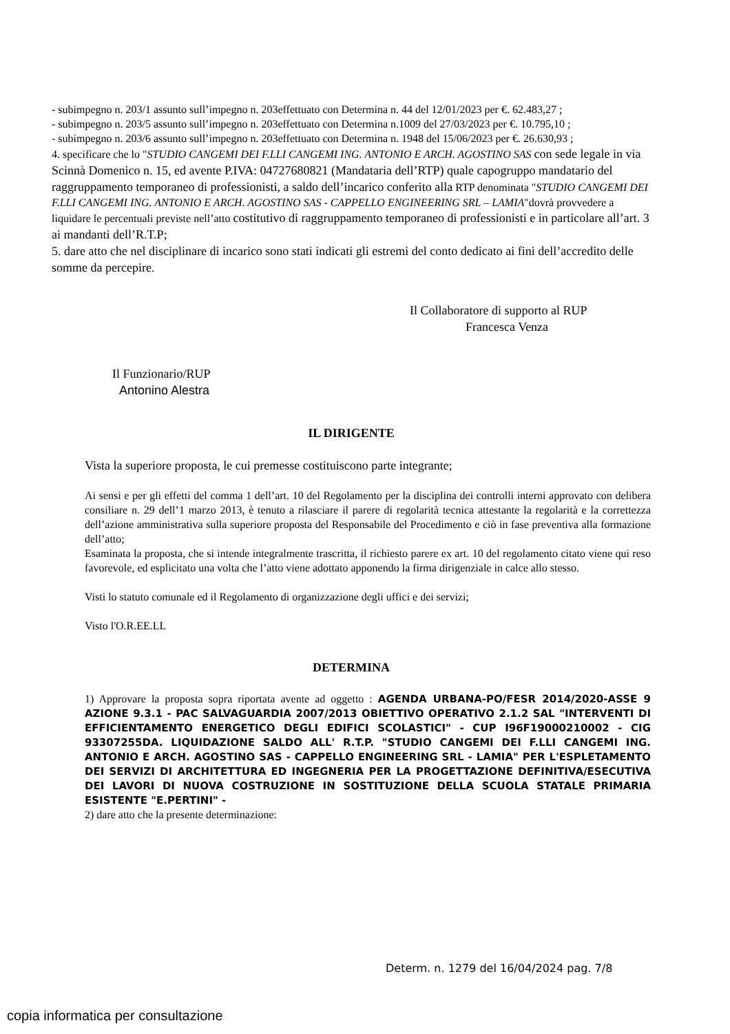- subimpegno n. 203/1 assunto sull’impegno n. 203effettuato con Determina n. 44 del 12/01/2023 per €. 62.483,27 ;
- subimpegno n. 203/5 assunto sull’impegno n. 203effettuato con Determina n.1009 del 27/03/2023 per €. 10.795,10 ;
- subimpegno n. 203/6 assunto sull’impegno n. 203effettuato con Determina n. 1948 del 15/06/2023 per €. 26.630,93 ;
4. specificare che lo "STUDIO CANGEMI DEI F.LLI CANGEMI ING. ANTONIO E ARCH. AGOSTINO SAS con sede legale in via Scinnà Domenico n. 15, ed avente P.IVA: 04727680821 (Mandataria dell’RTP) quale capogruppo mandatario del raggruppamento temporaneo di professionisti, a saldo dell’incarico conferito alla RTP denominata "STUDIO CANGEMI DEI F.LLI CANGEMI ING. ANTONIO E ARCH. AGOSTINO SAS - CAPPELLO ENGINEERING SRL – LAMIA"dovrà provvedere a liquidare le percentuali previste nell’atto costitutivo di raggruppamento temporaneo di professionisti e in particolare all’art. 3 ai mandanti dell’R.T.P;
5. dare atto che nel disciplinare di incarico sono stati indicati gli estremi del conto dedicato ai fini dell’accredito delle somme da percepire.
Il Collaboratore di supporto al RUP
Francesca Venza
Il Funzionario/RUP
Antonino Alestra
IL DIRIGENTE
Vista la superiore proposta, le cui premesse costituiscono parte integrante;
Ai sensi e per gli effetti del comma 1 dell’art. 10 del Regolamento per la disciplina dei controlli interni approvato con delibera consiliare n. 29 dell’1 marzo 2013, è tenuto a rilasciare il parere di regolarità tecnica attestante la regolarità e la correttezza dell’azione amministrativa sulla superiore proposta del Responsabile del Procedimento e ciò in fase preventiva alla formazione dell’atto;
Esaminata la proposta, che si intende integralmente trascritta, il richiesto parere ex art. 10 del regolamento citato viene qui reso favorevole, ed esplicitato una volta che l’atto viene adottato apponendo la firma dirigenziale in calce allo stesso.
Visti lo statuto comunale ed il Regolamento di organizzazione degli uffici e dei servizi;
Visto l'O.R.EE.LL
DETERMINA
1) Approvare la proposta sopra riportata avente ad oggetto : AGENDA URBANA-PO/FESR 2014/2020-ASSE 9 AZIONE 9.3.1 - PAC SALVAGUARDIA 2007/2013 OBIETTIVO OPERATIVO 2.1.2 SAL "INTERVENTI DI EFFICIENTAMENTO ENERGETICO DEGLI EDIFICI SCOLASTICI" - CUP I96F19000210002 - CIG 93307255DA. LIQUIDAZIONE SALDO ALL' R.T.P. "STUDIO CANGEMI DEI F.LLI CANGEMI ING. ANTONIO E ARCH. AGOSTINO SAS - CAPPELLO ENGINEERING SRL - LAMIA" PER L'ESPLETAMENTO DEI SERVIZI DI ARCHITETTURA ED INGEGNERIA PER LA PROGETTAZIONE DEFINITIVA/ESECUTIVA DEI LAVORI DI NUOVA COSTRUZIONE IN SOSTITUZIONE DELLA SCUOLA STATALE PRIMARIA ESISTENTE "E.PERTINI" -
2) dare atto che la presente determinazione:
Determ. n. 1279 del 16/04/2024 pag. 7/8
copia informatica per consultazione